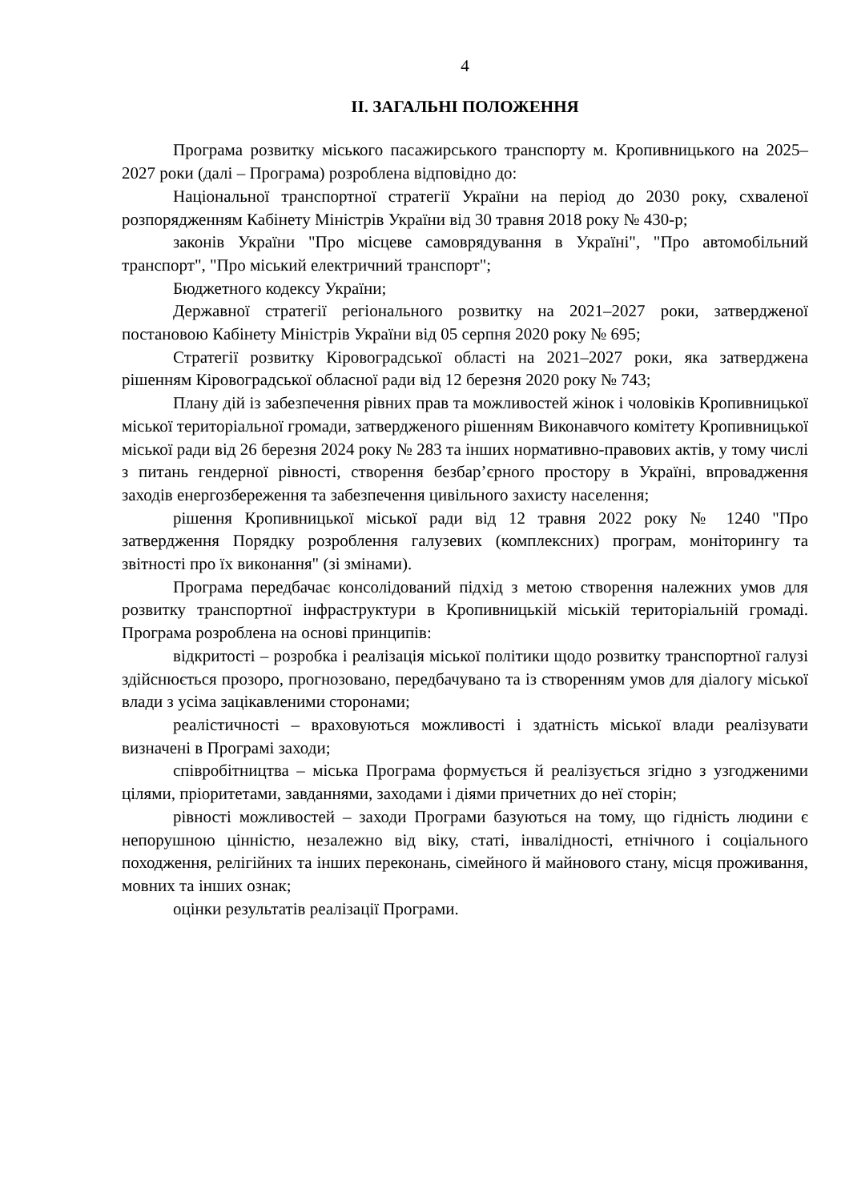4
ІІ. ЗАГАЛЬНІ ПОЛОЖЕННЯ
Програма розвитку міського пасажирського транспорту м. Кропивницького на 2025–2027 роки (далі – Програма) розроблена відповідно до:
Національної транспортної стратегії України на період до 2030 року, схваленої розпорядженням Кабінету Міністрів України від 30 травня 2018 року № 430-р;
законів України "Про місцеве самоврядування в Україні", "Про автомобільний транспорт", "Про міський електричний транспорт";
Бюджетного кодексу України;
Державної стратегії регіонального розвитку на 2021–2027 роки, затвердженої постановою Кабінету Міністрів України від 05 серпня 2020 року № 695;
Стратегії розвитку Кіровоградської області на 2021–2027 роки, яка затверджена рішенням Кіровоградської обласної ради від 12 березня 2020 року № 743;
Плану дій із забезпечення рівних прав та можливостей жінок і чоловіків Кропивницької міської територіальної громади, затвердженого рішенням Виконавчого комітету Кропивницької міської ради від 26 березня 2024 року № 283 та інших нормативно-правових актів, у тому числі з питань гендерної рівності, створення безбар’єрного простору в Україні, впровадження заходів енергозбереження та забезпечення цивільного захисту населення;
рішення Кропивницької міської ради від 12 травня 2022 року № 1240 "Про затвердження Порядку розроблення галузевих (комплексних) програм, моніторингу та звітності про їх виконання" (зі змінами).
Програма передбачає консолідований підхід з метою створення належних умов для розвитку транспортної інфраструктури в Кропивницькій міській територіальній громаді. Програма розроблена на основі принципів:
відкритості – розробка і реалізація міської політики щодо розвитку транспортної галузі здійснюється прозоро, прогнозовано, передбачувано та із створенням умов для діалогу міської влади з усіма зацікавленими сторонами;
реалістичності – враховуються можливості і здатність міської влади реалізувати визначені в Програмі заходи;
співробітництва – міська Програма формується й реалізується згідно з узгодженими цілями, пріоритетами, завданнями, заходами і діями причетних до неї сторін;
рівності можливостей – заходи Програми базуються на тому, що гідність людини є непорушною цінністю, незалежно від віку, статі, інвалідності, етнічного і соціального походження, релігійних та інших переконань, сімейного й майнового стану, місця проживання, мовних та інших ознак;
оцінки результатів реалізації Програми.